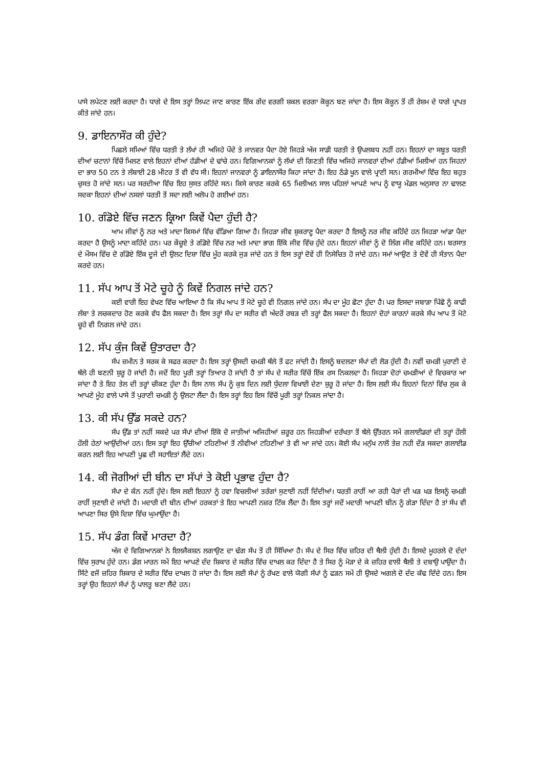ਪਾਸੇ ਲਪੇਟਣ ਲਈ ਕਰਦਾ ਹੈ। ਧਾਗੇ ਦੇ ਇਸ ਤਰ੍ਹਾਂ ਲਿਪਟ ਜਾਣ ਕਾਰਣ ਇੱਕ ਗੇਂਦ ਵਰਗੀ ਸ਼ਕਲ ਵਰਗਾ ਕੋਕੂਨ ਬਣ ਜਾਂਦਾ ਹੈ। ਇਸ ਕੋਕੂਨ ਤੋਂ ਹੀ ਰੇਸ਼ਮ ਦੇ ਧਾਗੇ ਪ੍ਰਾਪਤ ਕੀਤੇ ਜਾਂਦੇ ਹਨ।
9. ਡਾਇਨਾਸੌਰ ਕੀ ਹੁੰਦੇ?
ਪਿਛਲੇ ਸਮਿਆਂ ਵਿੱਚ ਧਰਤੀ ਤੇ ਲੱਖਾਂ ਹੀ ਅਜਿਹੇ ਪੌਦੇ ਤੇ ਜਾਨਵਰ ਪੈਦਾ ਹੋਏ ਜਿਹੜੇ ਅੱਜ ਸਾਡੀ ਧਰਤੀ ਤੇ ਉਪਲਬਧ ਨਹੀਂ ਹਨ। ਇਹਨਾਂ ਦਾ ਸਬੂਤ ਧਰਤੀ ਦੀਆਂ ਚਟਾਨਾਂ ਵਿੱਚੋਂ ਮਿਲਣ ਵਾਲੇ ਇਹਨਾਂ ਦੀਆਂ ਹੱਡੀਆਂ ਦੇ ਢਾਂਚੇ ਹਨ। ਵਿਗਿਆਨਕਾਂ ਨੂੰ ਲੱਖਾਂ ਦੀ ਗਿਣਤੀ ਵਿੱਚ ਅਜਿਹੇ ਜਾਨਵਰਾਂ ਦੀਆਂ ਹੱਡੀਆਂ ਮਿਲੀਆਂ ਹਨ ਜਿਹਨਾਂ ਦਾ ਭਾਰ 50 ਟਨ ਤੇ ਲੰਬਾਈ 28 ਮੀਟਰ ਤੋਂ ਵੀ ਵੱਧ ਸੀ। ਇਹਨਾਂ ਜਾਨਵਰਾਂ ਨੂੰ ਡਾਇਨਾਸੌਰ ਕਿਹਾ ਜਾਂਦਾ ਹੈ। ਇਹ ਠੰਡੇ ਖੂਨ ਵਾਲੇ ਪ੍ਰਾਣੀ ਸਨ। ਗਰਮੀਆਂ ਵਿੱਚ ਇਹ ਬਹੁਤ ਚੁਸਤ ਹੋ ਜਾਂਦੇ ਸਨ। ਪਰ ਸਰਦੀਆ ਵਿੱਚ ਇਹ ਸੁਸਤ ਰਹਿੰਦੇ ਸਨ। ਕਿਸੇ ਕਾਰਣ ਕਰਕੇ 65 ਮਿਲੀਅਨ ਸਾਲ ਪਹਿਲਾਂ ਆਪਣੇ ਆਪ ਨੂੰ ਵਾਯੂ ਮੰਡਲ ਅਨੁਸਾਰ ਨਾ ਢਾਲਣ ਸਦਕਾ ਇਹਨਾਂ ਦੀਆਂ ਨਸਲਾਂ ਧਰਤੀ ਤੋਂ ਸਦਾ ਲਈ ਅਲੋਪ ਹੋ ਗਈਆਂ ਹਨ।
10. ਗੰਡੋਏ ਵਿੱਚ ਜਣਨ ਕ੍ਰਿਆ ਕਿਵੇਂ ਪੈਦਾ ਹੁੰਦੀ ਹੈ?
ਆਮ ਜੀਵਾਂ ਨੂੰ ਨਰ ਅਤੇ ਮਾਦਾ ਕਿਸਮਾਂ ਵਿੱਚ ਵੰਡਿਆ ਗਿਆ ਹੈ। ਜਿਹੜਾ ਜੀਵ ਸ਼ੁਕਰਾਣੂ ਪੈਦਾ ਕਰਦਾ ਹੈ ਇਸਨੂੰ ਨਰ ਜੀਵ ਕਹਿੰਦੇ ਹਨ ਜਿਹੜਾ ਆਂਡਾ ਪੈਦਾ ਕਰਦਾ ਹੈ ਉਸਨੂੰ ਮਾਦਾ ਕਹਿੰਦੇ ਹਨ। ਪਰ ਕੇਂਚੂਏ ਤੇ ਗੰਡੋਏ ਵਿੱਚ ਨਰ ਅਤੇ ਮਾਦਾ ਭਾਗ ਇੱਕੋ ਜੀਵ ਵਿੱਚ ਹੁੰਦੇ ਹਨ। ਇਹਨਾਂ ਜੀਵਾਂ ਨੂੰ ਦੋ ਲਿੰਗ ਜੀਵ ਕਹਿੰਦੇ ਹਨ। ਬਰਸਾਤ ਦੇ ਮੌਸਮ ਵਿੱਚ ਦੋ ਗੰਡੋਏ ਇੱਕ ਦੂਜੇ ਦੀ ਉਲਟ ਦਿਸ਼ਾ ਵਿੱਚ ਮੂੰਹ ਕਰਕੇ ਜੁੜ ਜਾਂਦੇ ਹਨ ਤੇ ਇਸ ਤਰ੍ਹਾਂ ਦੋਵੇਂ ਹੀ ਨਿਸੇਚਿਤ ਹੋ ਜਾਂਦੇ ਹਨ। ਸਮਾਂ ਆਉਣ ਤੇ ਦੋਵੇਂ ਹੀ ਸੰਤਾਨ ਪੈਦਾ ਕਰਦੇ ਹਨ।
11. ਸੱਪ ਆਪ ਤੋਂ ਮੋਟੇ ਚੂਹੇ ਨੂੰ ਕਿਵੇਂ ਨਿਗਲ ਜਾਂਦੇ ਹਨ?
ਕਈ ਵਾਰੀ ਇਹ ਵੇਖਣ ਵਿੱਚ ਆਇਆ ਹੈ ਕਿ ਸੱਪ ਆਪ ਤੋਂ ਮੋਟੇ ਚੂਹੇ ਵੀ ਨਿਗਲ ਜਾਂਦੇ ਹਨ। ਸੱਪ ਦਾ ਮੂੰਹ ਛੋਟਾ ਹੁੰਦਾ ਹੈ। ਪਰ ਇਸਦਾ ਜਬਾੜਾ ਪਿੱਛੋ ਨੂੰ ਕਾਫੀ ਲੰਬਾ ਤੇ ਲਚਕਦਾਰ ਹੋਣ ਕਰਕੇ ਵੱਧ ਫੈਲ ਸਕਦਾ ਹੈ। ਇਸ ਤਰ੍ਹਾਂ ਸੱਪ ਦਾ ਸਰੀਰ ਵੀ ਅੰਦਰੋਂ ਰਬੜ ਦੀ ਤਰ੍ਹਾਂ ਫੈਲ ਸਕਦਾ ਹੈ। ਇਹਨਾਂ ਦੋਹਾਂ ਕਾਰਨਾਂ ਕਰਕੇ ਸੱਪ ਆਪ ਤੋਂ ਮੋਟੇ ਚੂਹੇ ਵੀ ਨਿਗਲ ਜਾਂਦੇ ਹਨ।
12. ਸੱਪ ਕੁੰਜ ਕਿਵੇਂ ਉਤਾਰਦਾ ਹੈ?
ਸੱਪ ਜ਼ਮੀਨ ਤੇ ਸਰਕ ਕੇ ਸਫਰ ਕਰਦਾ ਹੈ। ਇਸ ਤਰ੍ਹਾਂ ਉਸਦੀ ਚਮੜੀ ਥੱਲੇ ਤੋਂ ਫਟ ਜਾਂਦੀ ਹੈ। ਇਸਨੂੰ ਬਦਲਣਾ ਸੱਪਾਂ ਦੀ ਲੋੜ ਹੁੰਦੀ ਹੈ। ਨਵੀਂ ਚਮੜੀ ਪੁਰਾਣੀ ਦੇ ਥੱਲੇ ਹੀ ਬਣਨੀ ਸ਼ੁਰੂ ਹੋ ਜਾਂਦੀ ਹੈ। ਜਦੋਂ ਇਹ ਪੂਰੀ ਤਰ੍ਹਾਂ ਤਿਆਰ ਹੋ ਜਾਂਦੀ ਹੈ ਤਾਂ ਸੱਪ ਦੇ ਸਰੀਰ ਵਿੱਚੋਂ ਇੱਕ ਰਸ ਨਿਕਲਦਾ ਹੈ। ਜਿਹੜਾ ਦੋਹਾਂ ਚਮੜੀਆਂ ਦੇ ਵਿਚਕਾਰ ਆ ਜਾਂਦਾ ਹੈ ਤੇ ਇਹ ਤੇਲ ਦੀ ਤਰ੍ਹਾਂ ਚੀਕਣ ਹੁੰਦਾ ਹੈ। ਇਸ ਨਾਲ ਸੱਪ ਨੂੰ ਕੁਝ ਦਿਨ ਲਈ ਧੁੰਦਲਾ ਵਿਖਾਈ ਦੇਣਾ ਸ਼ੁਰੂ ਹੋ ਜਾਂਦਾ ਹੈ। ਇਸ ਲਈ ਸੱਪ ਇਹਨਾਂ ਦਿਨਾਂ ਵਿੱਚ ਲੁਕ ਕੇ ਆਪਣੇ ਮੂੰਹ ਵਾਲੇ ਪਾਸੇ ਤੋਂ ਪੁਰਾਣੀ ਚਮੜੀ ਨੂੰ ਉਲਟਾ ਲੈਂਦਾ ਹੈ। ਇਸ ਤਰ੍ਹਾਂ ਇਹ ਇਸ ਵਿੱਚੋਂ ਪੂਰੀ ਤਰ੍ਹਾਂ ਨਿਕਲ ਜਾਂਦਾ ਹੈ।
13. ਕੀ ਸੱਪ ਉੱਡ ਸਕਦੇ ਹਨ?
ਸੱਪ ਉੱਡ ਤਾਂ ਨਹੀਂ ਸਕਦੇ ਪਰ ਸੱਪਾਂ ਦੀਆਂ ਇੱਕੋ ਦੋ ਜਾਤੀਆਂ ਅਜਿਹੀਆਂ ਜ਼ਰੂਰ ਹਨ ਜਿਹੜੀਆਂ ਦਰੱਖਤਾ ਤੋਂ ਥੱਲੇ ਉੱਤਰਨ ਸਮੇਂ ਗਲਾਈਡਰਾਂ ਦੀ ਤਰ੍ਹਾਂ ਹੌਲੀ ਹੌਲੀ ਹੇਠਾਂ ਆਉਂਦੀਆਂ ਹਨ। ਇਸ ਤਰ੍ਹਾਂ ਇਹ ਉੱਚੀਆਂ ਟਹਿਣੀਆਂ ਤੋਂ ਨੀਵੀਆਂ ਟਹਿਣੀਆਂ ਤੇ ਵੀ ਆ ਜਾਂਦੇ ਹਨ। ਕੋਈ ਸੱਪ ਮਨੁੱਖ ਨਾਲੋਂ ਤੇਜ਼ ਨਹੀ ਦੌੜ ਸਕਦਾ ਗਲਾਈਡ ਕਰਨ ਲਈ ਇਹ ਆਪਣੀ ਪੂਛ ਦੀ ਸਹਾਇਤਾਂ ਲੈਂਦੇ ਹਨ।
14. ਕੀ ਜੋਗੀਆਂ ਦੀ ਬੀਨ ਦਾ ਸੱਪਾਂ ਤੇ ਕੋਈ ਪ੍ਰਭਾਵ ਹੁੰਦਾ ਹੈ?
ਸੱਪਾ ਦੇ ਕੰਨ ਨਹੀਂ ਹੁੰਦੇ। ਇਸ ਲਈ ਇਹਨਾਂ ਨੂੰ ਹਵਾ ਵਿਚਲੀਆਂ ਤਰੰਗਾਂ ਸੁਣਾਈ ਨਹੀਂ ਦਿੰਦੀਆਂ। ਧਰਤੀ ਰਾਹੀਂ ਆ ਰਹੀ ਪੈਰਾਂ ਦੀ ਖੜ ਖੜ ਇਸਨੂੰ ਚਮੜੀ ਰਾਹੀਂ ਸੁਣਾਈ ਦੇ ਜਾਂਦੀ ਹੈ। ਮਦਾਰੀ ਦੀ ਬੀਨ ਦੀਆਂ ਹਰਕਤਾਂ ਤੇ ਇਹ ਆਪਣੀ ਨਜ਼ਰ ਟਿੱਕ ਲੈਂਦਾ ਹੈ। ਇਸ ਤਰ੍ਹਾਂ ਜਦੋਂ ਮਦਾਰੀ ਆਪਣੀ ਬੀਨ ਨੂੰ ਗੇੜਾ ਦਿੰਦਾ ਹੈ ਤਾਂ ਸੱਪ ਵੀ ਆਪਣਾ ਸਿਰ ਉਸੇ ਦਿਸ਼ਾ ਵਿੱਚ ਘੁਮਾਉਂਦਾ ਹੈ।
15. ਸੱਪ ਡੰਗ ਕਿਵੇਂ ਮਾਰਦਾ ਹੈ?
ਅੱਜ ਦੇ ਵਿਗਿਆਨਕਾਂ ਨੇ ਇਲਜੈਕਸ਼ਨ ਲਗਾਉਣ ਦਾ ਢੰਗ ਸੱਪ ਤੋਂ ਹੀ ਸਿੱਖਿਆ ਹੈ। ਸੱਪ ਦੇ ਸਿਰ ਵਿੱਚ ਜ਼ਹਿਰ ਦੀ ਥੈਲੀ ਹੁੰਦੀ ਹੈ। ਇਸਦੇ ਮੂਹਰਲੇ ਦੋ ਦੰਦਾਂ ਵਿੱਚ ਸੁਰਾਖ ਹੁੰਦੇ ਹਨ। ਡੰਗ ਮਾਰਨ ਸਮੇਂ ਇਹ ਆਪਣੇ ਦੰਦ ਸ਼ਿਕਾਰ ਦੇ ਸਰੀਰ ਵਿੱਚ ਦਾਖਲ ਕਰ ਦਿੰਦਾ ਹੈ ਤੇ ਸਿਰ ਨੂੰ ਮੋੜਾ ਦੇ ਕੇ ਜ਼ਹਿਰ ਵਾਲੀ ਥੈਲੀ ਤੇ ਦਬਾਉ ਪਾਉਂਦਾ ਹੈ। ਸਿੱਟੇ ਵਜੋਂ ਜ਼ਹਿਰ ਸ਼ਿਕਾਰ ਦੇ ਸਰੀਰ ਵਿੱਚ ਦਾਖਲ ਹੋ ਜਾਂਦਾ ਹੈ। ਇਸ ਲਈ ਸੱਪਾਂ ਨੂੰ ਰੱਖਣ ਵਾਲੇ ਯੋਗੀ ਸੱਪਾਂ ਨੂੰ ਫੜਨ ਸਮੇਂ ਹੀ ਉਸਦੇ ਅਗਲੇ ਦੋ ਦੰਦ ਕੱਢ ਦਿੰਦੇ ਹਨ। ਇਸ ਤਰ੍ਹਾਂ ਉਹ ਇਹਨਾਂ ਸੱਪਾਂ ਨੂੰ ਪਾਲਤੂ ਬਣਾ ਲੈਂਦੇ ਹਨ।